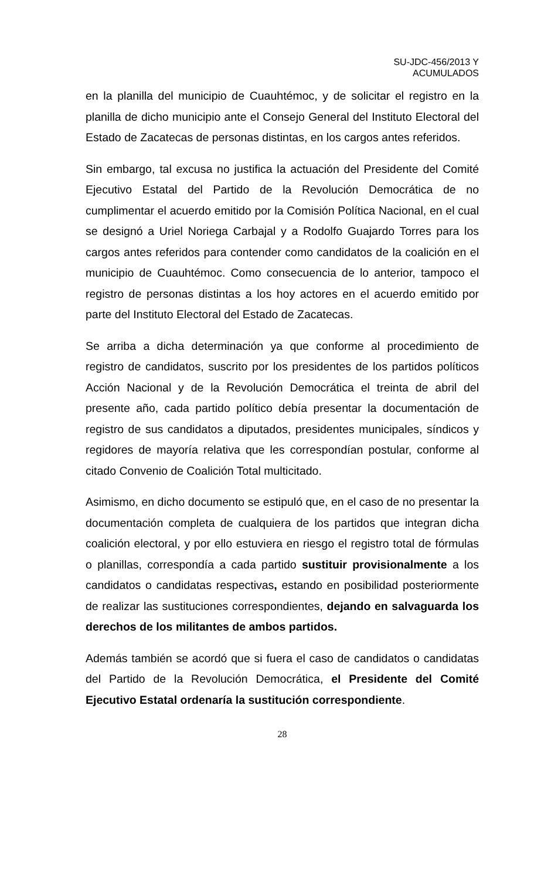SU-JDC-456/2013 Y
ACUMULADOS
en la planilla del municipio de Cuauhtémoc, y de solicitar el registro en la planilla de dicho municipio ante el Consejo General del Instituto Electoral del Estado de Zacatecas de personas distintas, en los cargos antes referidos.
Sin embargo, tal excusa no justifica la actuación del Presidente del Comité Ejecutivo Estatal del Partido de la Revolución Democrática de no cumplimentar el acuerdo emitido por la Comisión Política Nacional, en el cual se designó a Uriel Noriega Carbajal y a Rodolfo Guajardo Torres para los cargos antes referidos para contender como candidatos de la coalición en el municipio de Cuauhtémoc. Como consecuencia de lo anterior, tampoco el registro de personas distintas a los hoy actores en el acuerdo emitido por parte del Instituto Electoral del Estado de Zacatecas.
Se arriba a dicha determinación ya que conforme al procedimiento de registro de candidatos, suscrito por los presidentes de los partidos políticos Acción Nacional y de la Revolución Democrática el treinta de abril del presente año, cada partido político debía presentar la documentación de registro de sus candidatos a diputados, presidentes municipales, síndicos y regidores de mayoría relativa que les correspondían postular, conforme al citado Convenio de Coalición Total multicitado.
Asimismo, en dicho documento se estipuló que, en el caso de no presentar la documentación completa de cualquiera de los partidos que integran dicha coalición electoral, y por ello estuviera en riesgo el registro total de fórmulas o planillas, correspondía a cada partido sustituir provisionalmente a los candidatos o candidatas respectivas, estando en posibilidad posteriormente de realizar las sustituciones correspondientes, dejando en salvaguarda los derechos de los militantes de ambos partidos.
Además también se acordó que si fuera el caso de candidatos o candidatas del Partido de la Revolución Democrática, el Presidente del Comité Ejecutivo Estatal ordenaría la sustitución correspondiente.
28